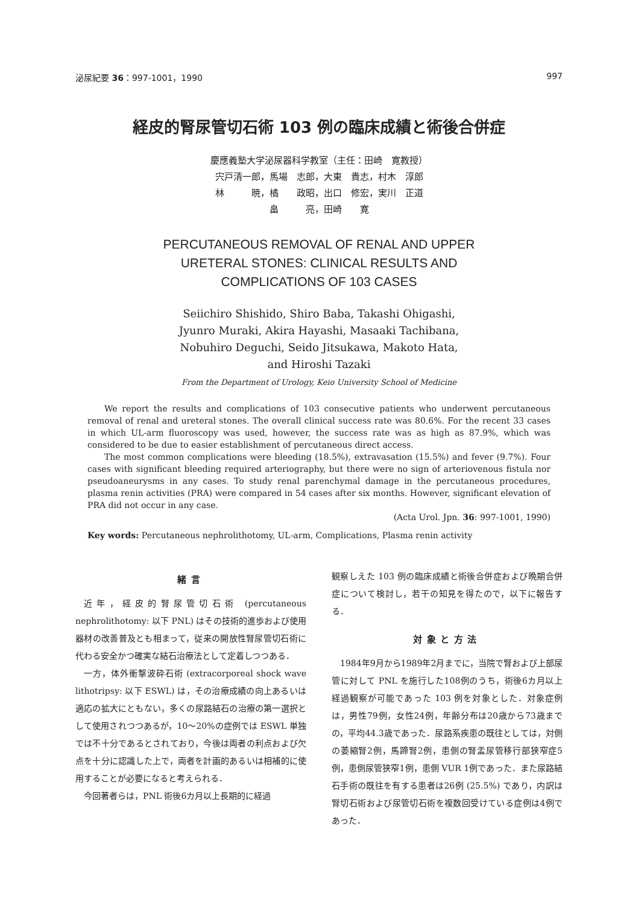泌尿紀要 36：997-1001，1990 997
経皮的腎尿管切石術 103 例の臨床成績と術後合併症
慶應義塾大学泌尿器科学教室（主任：田崎　寛教授）
宍戸清一郎，馬場　志郎，大東　貴志，村木　淳郎
林　　　暁，橘　　政昭，出口　修宏，実川　正道
畠　　　亮，田崎　　寛
PERCUTANEOUS REMOVAL OF RENAL AND UPPER
URETERAL STONES: CLINICAL RESULTS AND
COMPLICATIONS OF 103 CASES
Seiichiro Shishido, Shiro Baba, Takashi Ohigashi,
Jyunro Muraki, Akira Hayashi, Masaaki Tachibana,
Nobuhiro Deguchi, Seido Jitsukawa, Makoto Hata,
and Hiroshi Tazaki
From the Department of Urology, Keio University School of Medicine
We report the results and complications of 103 consecutive patients who underwent percutaneous removal of renal and ureteral stones. The overall clinical success rate was 80.6%. For the recent 33 cases in which UL-arm fluoroscopy was used, however, the success rate was as high as 87.9%, which was considered to be due to easier establishment of percutaneous direct access.
The most common complications were bleeding (18.5%), extravasation (15.5%) and fever (9.7%). Four cases with significant bleeding required arteriography, but there were no sign of arteriovenous fistula nor pseudoaneurysms in any cases. To study renal parenchymal damage in the percutaneous procedures, plasma renin activities (PRA) were compared in 54 cases after six months. However, significant elevation of PRA did not occur in any case.
(Acta Urol. Jpn. 36: 997-1001, 1990)
Key words: Percutaneous nephrolithotomy, UL-arm, Complications, Plasma renin activity
緒言
近年，経皮的腎尿管切石術 (percutaneous nephrolithotomy: 以下 PNL) はその技術的進歩および使用器材の改善普及とも相まって，従来の開放性腎尿管切石術に代わる安全かつ確実な結石治療法として定着しつつある．
一方，体外衝撃波砕石術 (extracorporeal shock wave lithotripsy: 以下 ESWL) は，その治療成績の向上あるいは適応の拡大にともない，多くの尿路結石の治療の第一選択として使用されつつあるが，10〜20%の症例では ESWL 単独では不十分であるとされており，今後は両者の利点および欠点を十分に認識した上で，両者を計画的あるいは相補的に使用することが必要になると考えられる．
今回著者らは，PNL 術後6カ月以上長期的に経過
観察しえた 103 例の臨床成績と術後合併症および晩期合併症について検討し，若干の知見を得たので，以下に報告する．
対象と方法
1984年9月から1989年2月までに，当院で腎および上部尿管に対して PNL を施行した108例のうち，術後6カ月以上経過観察が可能であった 103 例を対象とした．対象症例は，男性79例，女性24例，年齢分布は20歳から73歳までの，平均44.3歳であった．尿路系疾患の既往としては，対側の萎縮腎2例，馬蹄腎2例，患側の腎盂尿管移行部狭窄症5例，患側尿管狭窄1例，患側 VUR 1例であった．また尿路結石手術の既往を有する患者は26例 (25.5%) であり，内訳は腎切石術および尿管切石術を複数回受けている症例は4例であった．